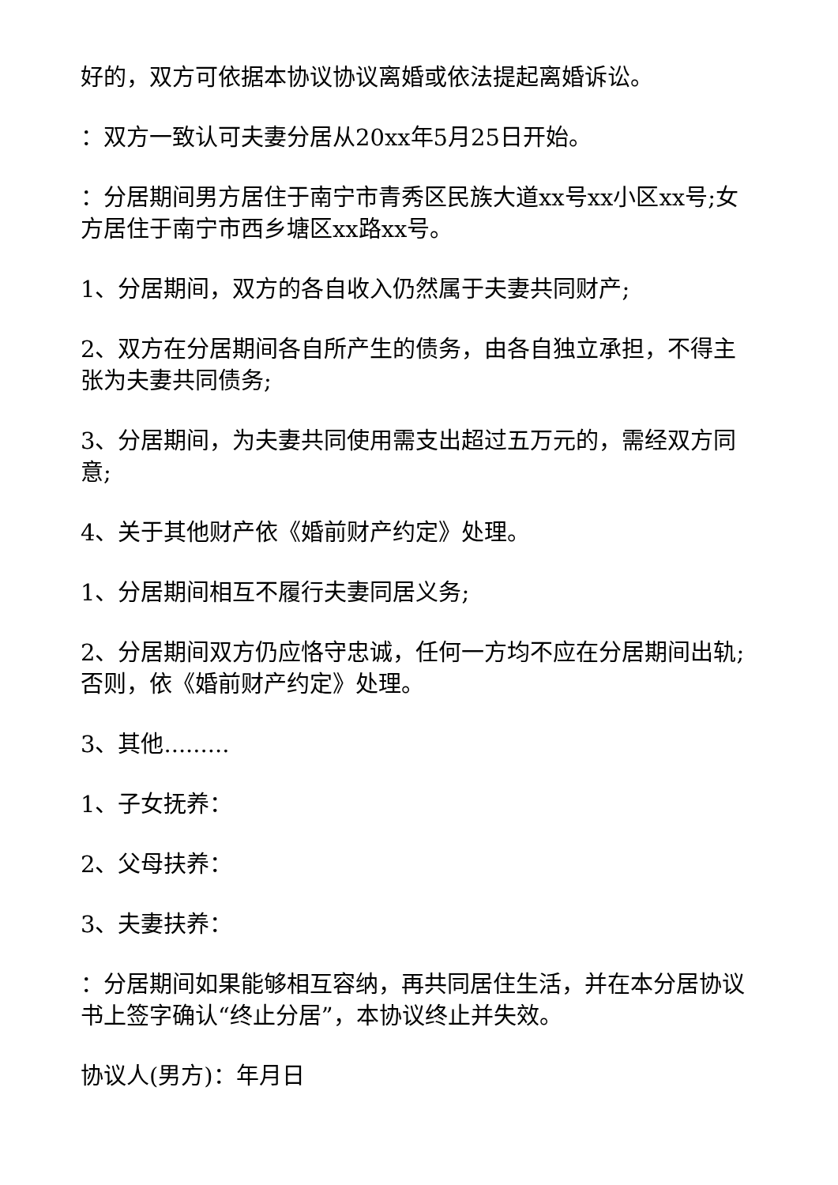好的，双方可依据本协议协议离婚或依法提起离婚诉讼。
：双方一致认可夫妻分居从20xx年5月25日开始。
：分居期间男方居住于南宁市青秀区民族大道xx号xx小区xx号;女方居住于南宁市西乡塘区xx路xx号。
1、分居期间，双方的各自收入仍然属于夫妻共同财产;
2、双方在分居期间各自所产生的债务，由各自独立承担，不得主张为夫妻共同债务;
3、分居期间，为夫妻共同使用需支出超过五万元的，需经双方同意;
4、关于其他财产依《婚前财产约定》处理。
1、分居期间相互不履行夫妻同居义务;
2、分居期间双方仍应恪守忠诚，任何一方均不应在分居期间出轨;否则，依《婚前财产约定》处理。
3、其他.........
1、子女抚养：
2、父母扶养：
3、夫妻扶养：
：分居期间如果能够相互容纳，再共同居住生活，并在本分居协议书上签字确认“终止分居”，本协议终止并失效。
协议人(男方)：年月日